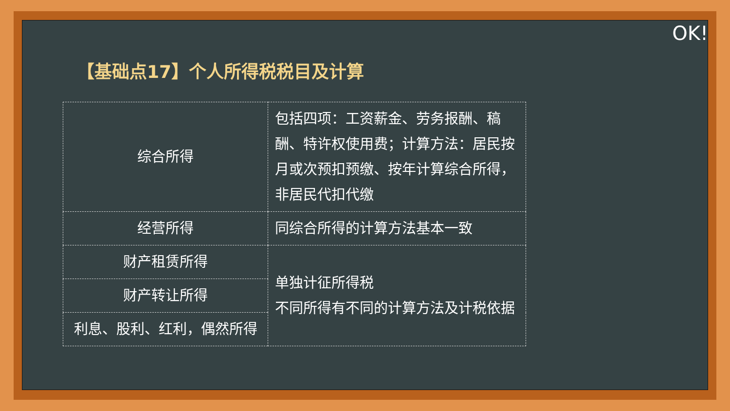OK!
【基础点17】个人所得税税目及计算
| 综合所得 | 包括四项：工资薪金、劳务报酬、稿酬、特许权使用费；计算方法：居民按月或次预扣预缴、按年计算综合所得，非居民代扣代缴 |
| 经营所得 | 同综合所得的计算方法基本一致 |
| 财产租赁所得 | 单独计征所得税 不同所得有不同的计算方法及计税依据 |
| 财产转让所得 | |
| 利息、股利、红利，偶然所得 | |